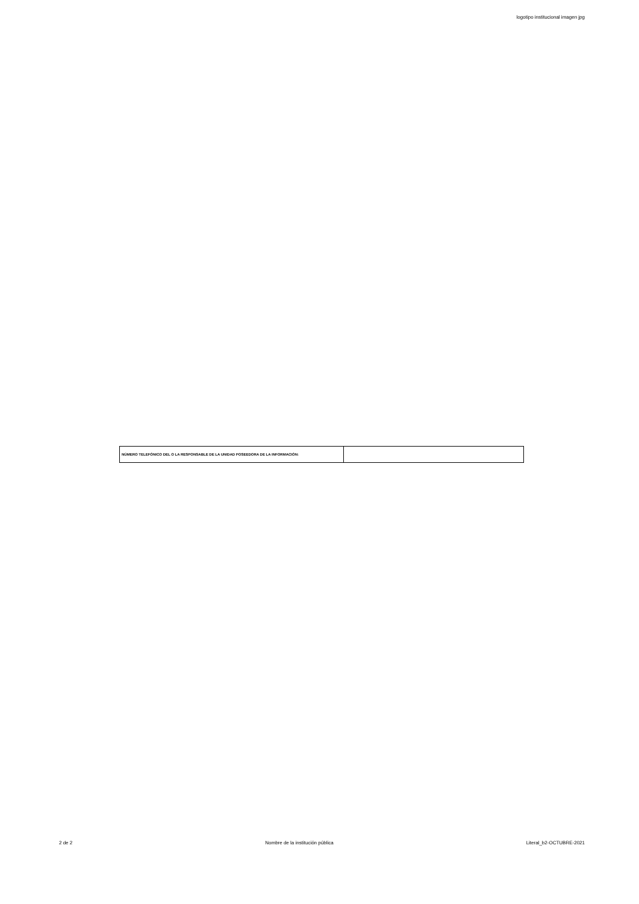logotipo institucional imagen jpg
| NÚMERO TELEFÓNICO DEL O LA RESPONSABLE DE LA UNIDAD POSEEDORA DE LA INFORMACIÓN: | |
2 de 2 Nombre de la institución pública Literal_b2-OCTUBRE-2021